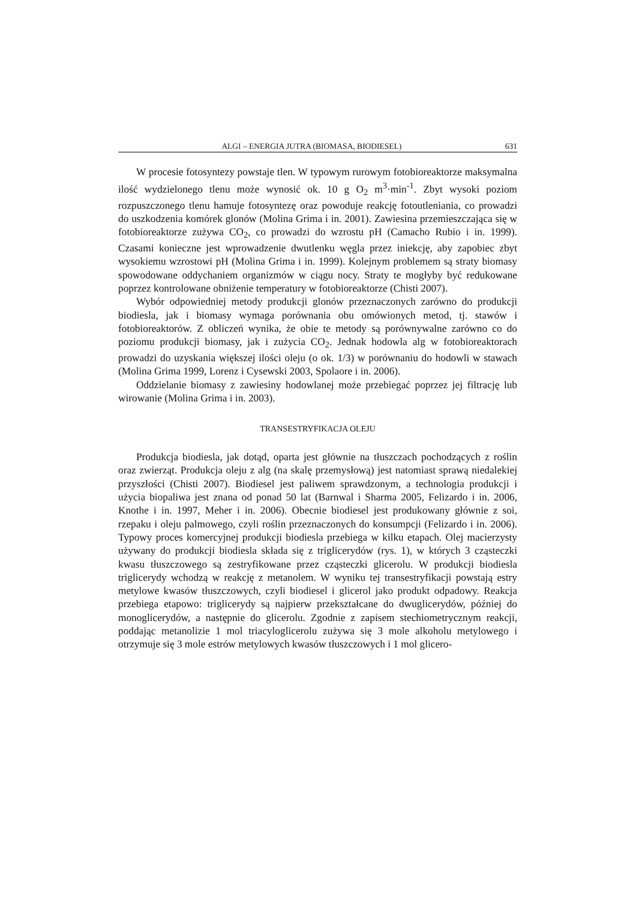ALGI – ENERGIA JUTRA (BIOMASA, BIODIESEL) 631
W procesie fotosyntezy powstaje tlen. W typowym rurowym fotobioreaktorze maksymalna ilość wydzielonego tlenu może wynosić ok. 10 g O<sub>2</sub> m<sup>3</sup>·min<sup>-1</sup>. Zbyt wysoki poziom rozpuszczonego tlenu hamuje fotosyntezę oraz powoduje reakcję fotoutleniania, co prowadzi do uszkodzenia komórek glonów (Molina Grima i in. 2001). Zawiesina przemieszczająca się w fotobioreaktorze zużywa CO<sub>2</sub>, co prowadzi do wzrostu pH (Camacho Rubio i in. 1999). Czasami konieczne jest wprowadzenie dwutlenku węgla przez iniekcję, aby zapobiec zbyt wysokiemu wzrostowi pH (Molina Grima i in. 1999). Kolejnym problemem są straty biomasy spowodowane oddychaniem organizmów w ciągu nocy. Straty te mogłyby być redukowane poprzez kontrolowane obniżenie temperatury w fotobioreaktorze (Chisti 2007).
Wybór odpowiedniej metody produkcji glonów przeznaczonych zarówno do produkcji biodiesla, jak i biomasy wymaga porównania obu omówionych metod, tj. stawów i fotobioreaktorów. Z obliczeń wynika, że obie te metody są porównywalne zarówno co do poziomu produkcji biomasy, jak i zużycia CO<sub>2</sub>. Jednak hodowla alg w fotobioreaktorach prowadzi do uzyskania większej ilości oleju (o ok. 1/3) w porównaniu do hodowli w stawach (Molina Grima 1999, Lorenz i Cysewski 2003, Spolaore i in. 2006).
Oddzielanie biomasy z zawiesiny hodowlanej może przebiegać poprzez jej filtrację lub wirowanie (Molina Grima i in. 2003).
TRANSESTRYFIKACJA OLEJU
Produkcja biodiesla, jak dotąd, oparta jest głównie na tłuszczach pochodzących z roślin oraz zwierząt. Produkcja oleju z alg (na skalę przemysłową) jest natomiast sprawą niedalekiej przyszłości (Chisti 2007). Biodiesel jest paliwem sprawdzonym, a technologia produkcji i użycia biopaliwa jest znana od ponad 50 lat (Barnwal i Sharma 2005, Felizardo i in. 2006, Knothe i in. 1997, Meher i in. 2006). Obecnie biodiesel jest produkowany głównie z soi, rzepaku i oleju palmowego, czyli roślin przeznaczonych do konsumpcji (Felizardo i in. 2006). Typowy proces komercyjnej produkcji biodiesla przebiega w kilku etapach. Olej macierzysty używany do produkcji biodiesla składa się z triglicerydów (rys. 1), w których 3 cząsteczki kwasu tłuszczowego są zestryfikowane przez cząsteczki glicerolu. W produkcji biodiesla triglicerydy wchodzą w reakcję z metanolem. W wyniku tej transestryfikacji powstają estry metylowe kwasów tłuszczowych, czyli biodiesel i glicerol jako produkt odpadowy. Reakcja przebiega etapowo: triglicerydy są najpierw przekształcane do dwuglicerydów, później do monoglicerydów, a następnie do glicerolu. Zgodnie z zapisem stechiometrycznym reakcji, poddając metanolizie 1 mol triacyloglicerolu zużywa się 3 mole alkoholu metylowego i otrzymuje się 3 mole estrów metylowych kwasów tłuszczowych i 1 mol glicero-